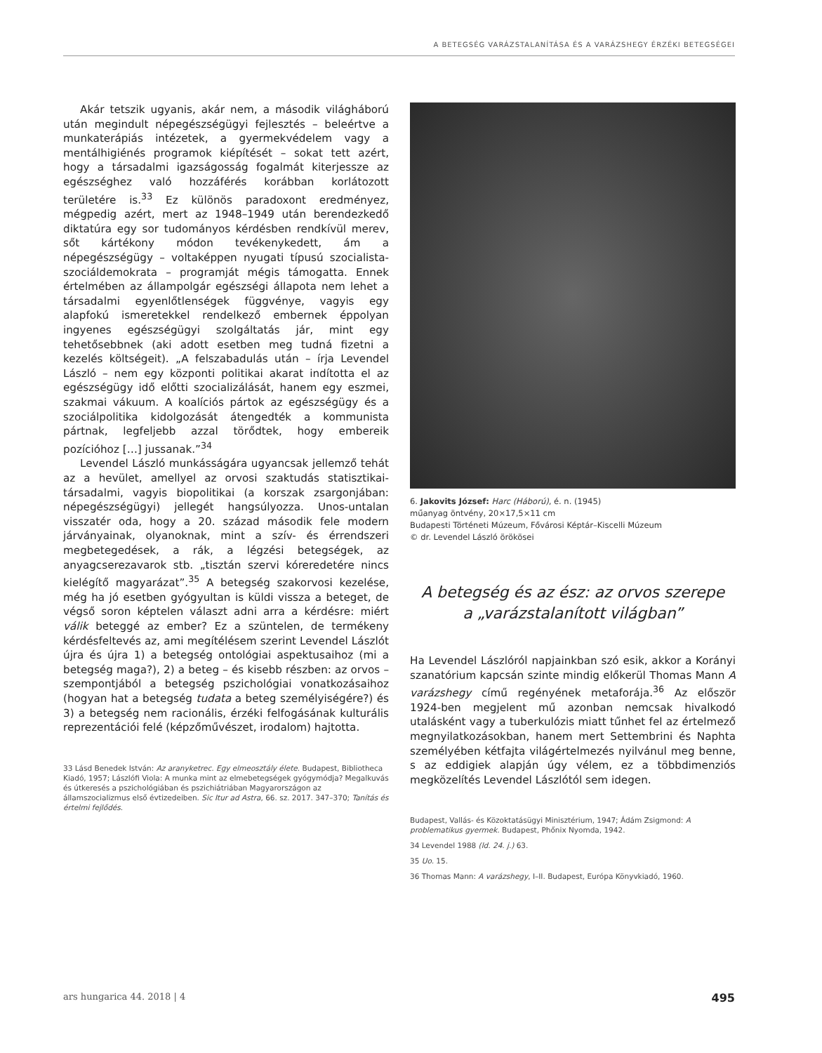A BETEGSÉG VARÁZSTALANÍTÁSA ÉS A VARÁZSHEGY ÉRZÉKI BETEGSÉGEI
Akár tetszik ugyanis, akár nem, a második világháború után megindult népegészségügyi fejlesztés – beleértve a munkaterápiás intézetek, a gyermekvédelem vagy a mentálhigiénés programok kiépítését – sokat tett azért, hogy a társadalmi igazságosság fogalmát kiterjessze az egészséghez való hozzáférés korábban korlátozott területére is.<sup>33</sup> Ez különös paradoxont eredményez, mégpedig azért, mert az 1948–1949 után berendezkedő diktatúra egy sor tudományos kérdésben rendkívül merev, sőt kártékony módon tevékenykedett, ám a népegészségügy – voltaképpen nyugati típusú szocialista-szociáldemokrata – programját mégis támogatta. Ennek értelmében az állampolgár egészségi állapota nem lehet a társadalmi egyenlőtlenségek függvénye, vagyis egy alapfokú ismeretekkel rendelkező embernek éppolyan ingyenes egészségügyi szolgáltatás jár, mint egy tehetősebbnek (aki adott esetben meg tudná fizetni a kezelés költségeit). „A felszabadulás után – írja Levendel László – nem egy központi politikai akarat indította el az egészségügy idő előtti szocializálását, hanem egy eszmei, szakmai vákuum. A koalíciós pártok az egészségügy és a szociálpolitika kidolgozását átengedték a kommunista pártnak, legfeljebb azzal törődtek, hogy embereik pozícióhoz […] jussanak.”<sup>34</sup>
Levendel László munkásságára ugyancsak jellemző tehát az a hevület, amellyel az orvosi szaktudás statisztikai-társadalmi, vagyis biopolitikai (a korszak zsargonjában: népegészségügyi) jellegét hangsúlyozza. Unos-untalan visszatér oda, hogy a 20. század második fele modern járványainak, olyanoknak, mint a szív- és érrendszeri megbetegedések, a rák, a légzési betegségek, az anyagcserezavarok stb. „tisztán szervi kóreredetére nincs kielégítő magyarázat”.<sup>35</sup> A betegség szakorvosi kezelése, még ha jó esetben gyógyultan is küldi vissza a beteget, de végső soron képtelen választ adni arra a kérdésre: miért válik beteggé az ember? Ez a szüntelen, de termékeny kérdésfeltevés az, ami megítélésem szerint Levendel Lászlót újra és újra 1) a betegség ontológiai aspektusaihoz (mi a betegség maga?), 2) a beteg – és kisebb részben: az orvos – szempontjából a betegség pszichológiai vonatkozásaihoz (hogyan hat a betegség tudata a beteg személyiségére?) és 3) a betegség nem racionális, érzéki felfogásának kulturális reprezentációi felé (képzőművészet, irodalom) hajtotta.
33 Lásd Benedek István: Az aranyketrec. Egy elmeosztály élete. Budapest, Bibliotheca Kiadó, 1957; Lászlófi Viola: A munka mint az elmebetegségek gyógymódja? Megalkuvás és útkeresés a pszichológiában és pszichiátriában Magyarországon az államszocializmus első évtizedeiben. Sic Itur ad Astra, 66. sz. 2017. 347–370; Tanítás és értelmi fejlődés.
6. Jakovits József: Harc (Háború), é. n. (1945)
műanyag öntvény, 20×17,5×11 cm
Budapesti Történeti Múzeum, Fővárosi Képtár–Kiscelli Múzeum
© dr. Levendel László örökösei
A betegség és az ész: az orvos szerepe
a „varázstalanított világban”
Ha Levendel Lászlóról napjainkban szó esik, akkor a Korányi szanatórium kapcsán szinte mindig előkerül Thomas Mann A varázshegy című regényének metaforája.<sup>36</sup> Az először 1924-ben megjelent mű azonban nemcsak hivalkodó utalásként vagy a tuberkulózis miatt tűnhet fel az értelmező megnyilatkozásokban, hanem mert Settembrini és Naphta személyében kétfajta világértelmezés nyilvánul meg benne, s az eddigiek alapján úgy vélem, ez a többdimenziós megközelítés Levendel Lászlótól sem idegen.
Budapest, Vallás- és Közoktatásügyi Minisztérium, 1947; Ádám Zsigmond: A problematikus gyermek. Budapest, Phőnix Nyomda, 1942.
34 Levendel 1988 (ld. 24. j.) 63.
35 Uo. 15.
36 Thomas Mann: A varázshegy, I–II. Budapest, Európa Könyvkiadó, 1960.
ars hungarica 44. 2018 | 4 495